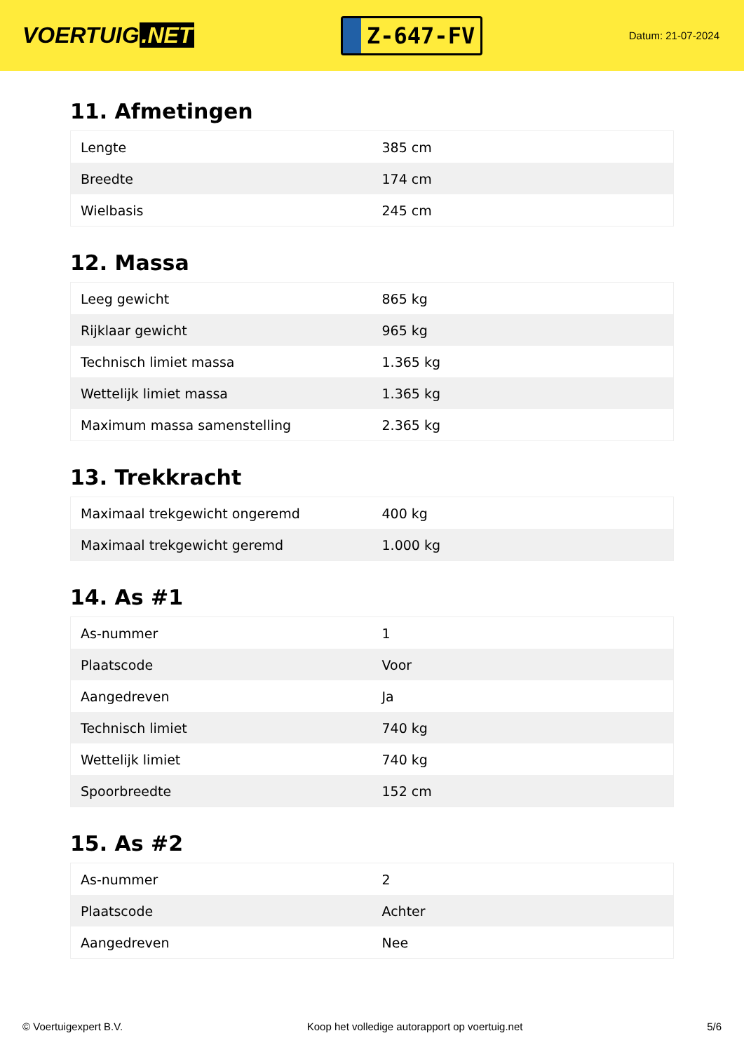VOERTUIG.NET
Z-647-FV
Datum: 21-07-2024
11. Afmetingen
| Lengte | 385 cm |
| Breedte | 174 cm |
| Wielbasis | 245 cm |
12. Massa
| Leeg gewicht | 865 kg |
| Rijklaar gewicht | 965 kg |
| Technisch limiet massa | 1.365 kg |
| Wettelijk limiet massa | 1.365 kg |
| Maximum massa samenstelling | 2.365 kg |
13. Trekkracht
| Maximaal trekgewicht ongeremd | 400 kg |
| Maximaal trekgewicht geremd | 1.000 kg |
14. As #1
| As-nummer | 1 |
| Plaatscode | Voor |
| Aangedreven | Ja |
| Technisch limiet | 740 kg |
| Wettelijk limiet | 740 kg |
| Spoorbreedte | 152 cm |
15. As #2
| As-nummer | 2 |
| Plaatscode | Achter |
| Aangedreven | Nee |
© Voertuigexpert B.V. Koop het volledige autorapport op voertuig.net 5/6